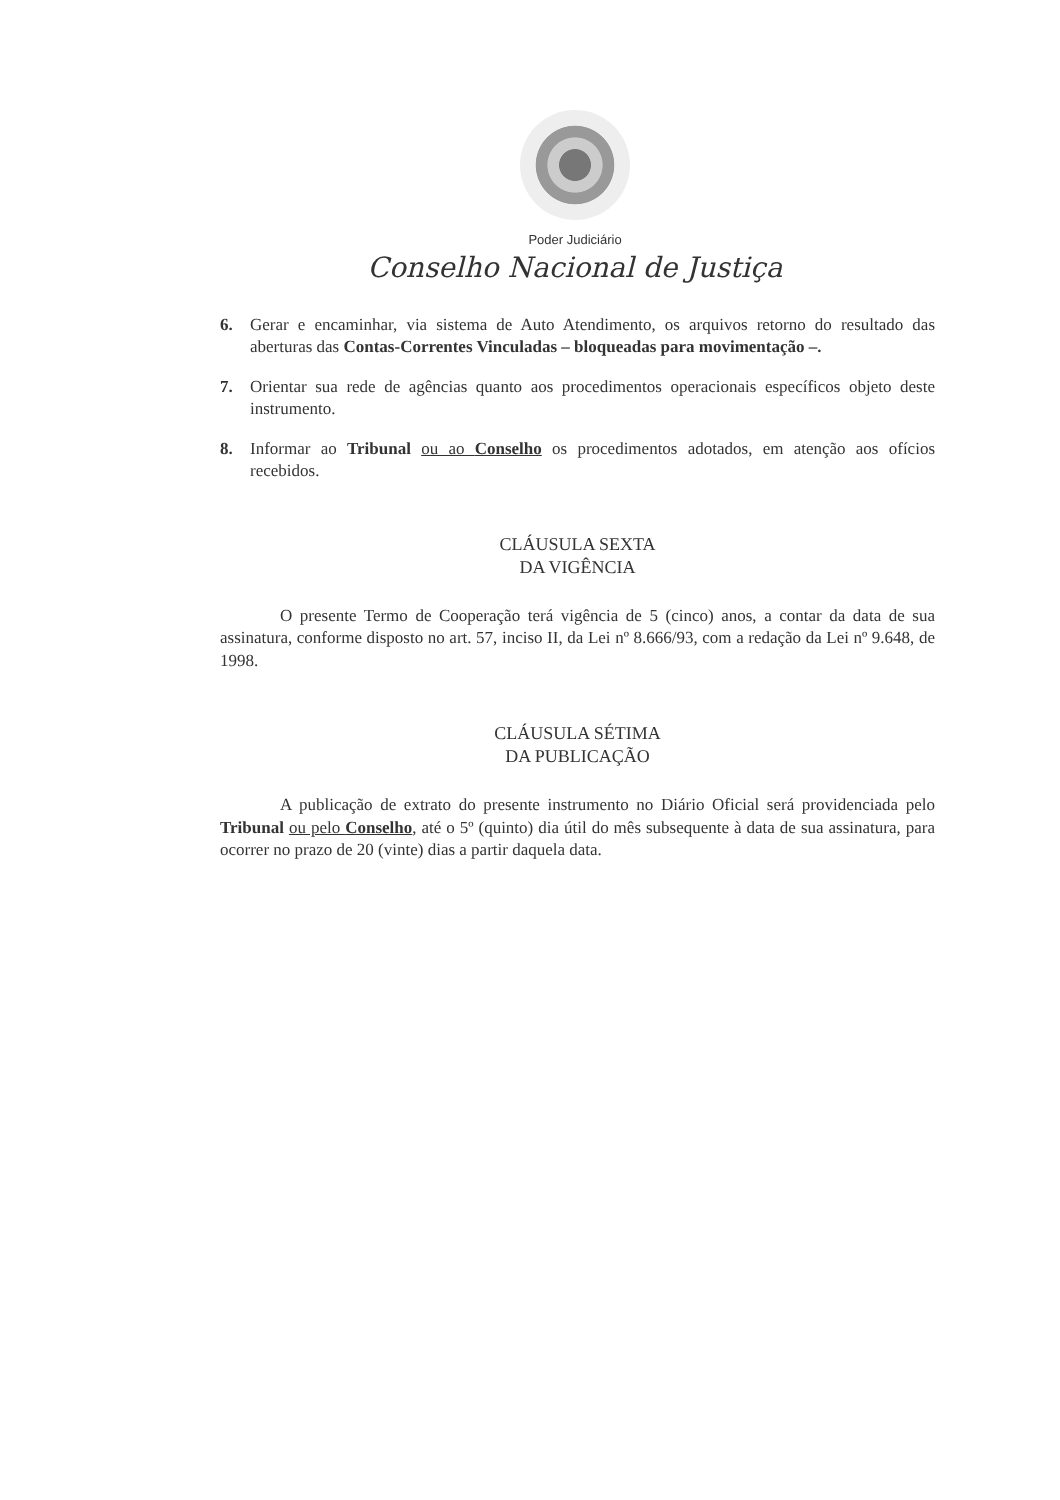Poder Judiciário
Conselho Nacional de Justiça
6. Gerar e encaminhar, via sistema de Auto Atendimento, os arquivos retorno do resultado das aberturas das Contas-Correntes Vinculadas – bloqueadas para movimentação –.
7. Orientar sua rede de agências quanto aos procedimentos operacionais específicos objeto deste instrumento.
8. Informar ao Tribunal ou ao Conselho os procedimentos adotados, em atenção aos ofícios recebidos.
CLÁUSULA SEXTA
DA VIGÊNCIA
O presente Termo de Cooperação terá vigência de 5 (cinco) anos, a contar da data de sua assinatura, conforme disposto no art. 57, inciso II, da Lei nº 8.666/93, com a redação da Lei nº 9.648, de 1998.
CLÁUSULA SÉTIMA
DA PUBLICAÇÃO
A publicação de extrato do presente instrumento no Diário Oficial será providenciada pelo Tribunal ou pelo Conselho, até o 5º (quinto) dia útil do mês subsequente à data de sua assinatura, para ocorrer no prazo de 20 (vinte) dias a partir daquela data.